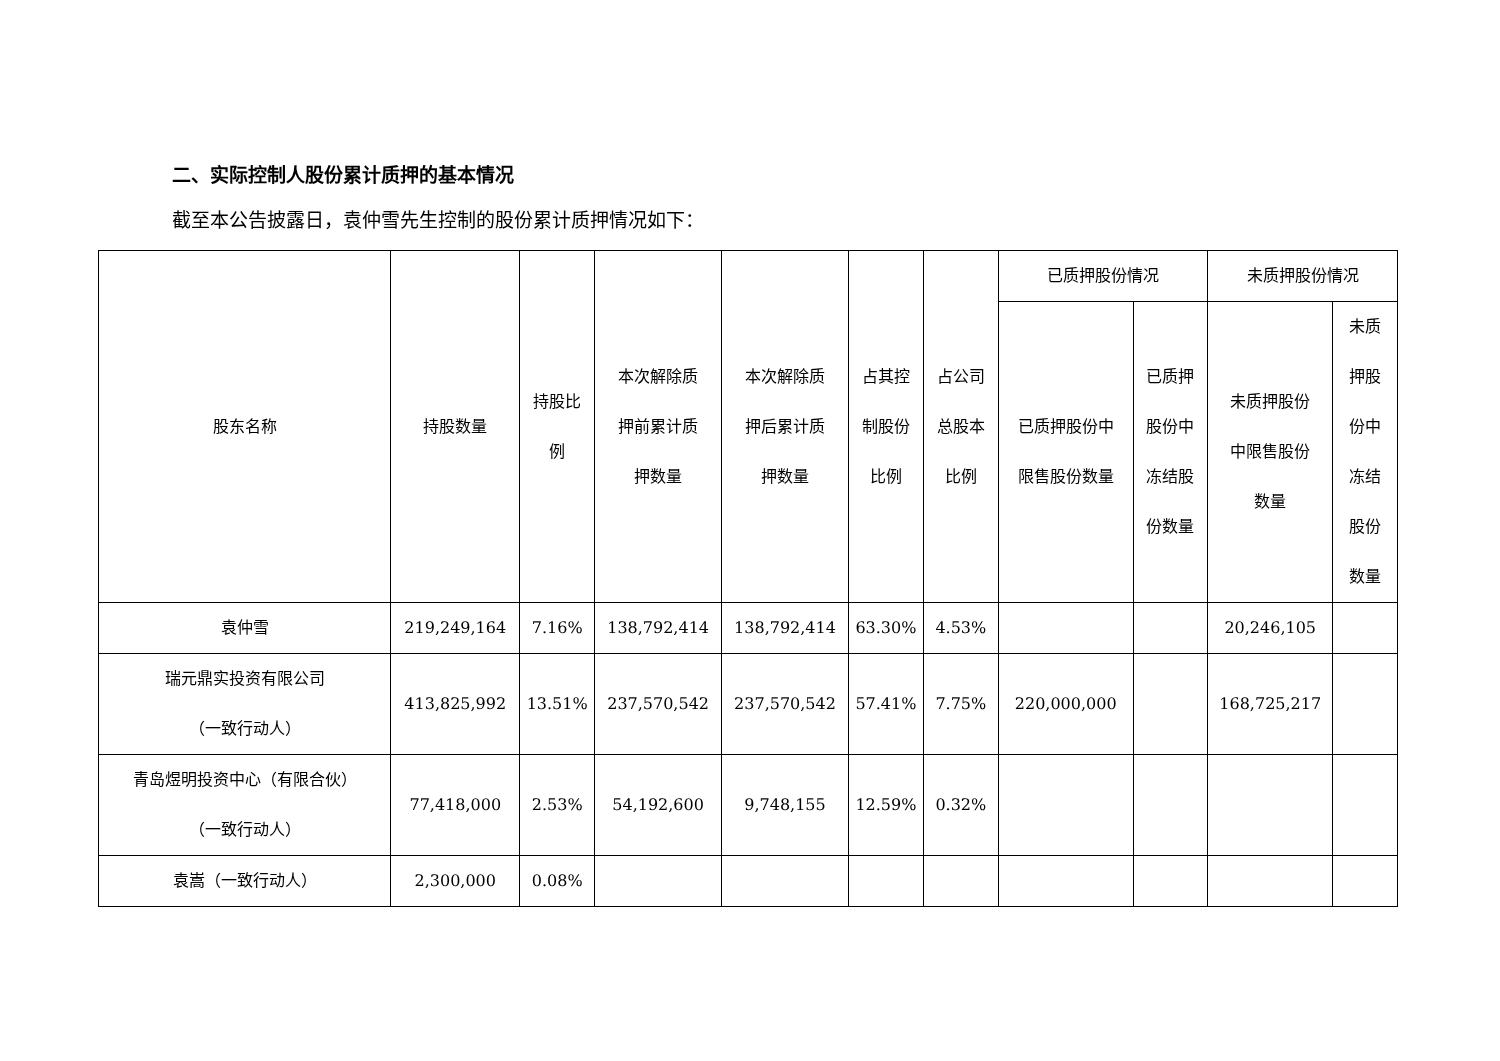二、实际控制人股份累计质押的基本情况
截至本公告披露日，袁仲雪先生控制的股份累计质押情况如下：
| 股东名称 | 持股数量 | 持股比 例 | 本次解除质 押前累计质 押数量 | 本次解除质 押后累计质 押数量 | 占其控 制股份 比例 | 占公司 总股本 比例 | 已质押股份情况 | | 未质押股份情况 | |
| --- | --- | --- | --- | --- | --- | --- | --- | --- | --- | --- |
| | | | | | | | 已质押股份中 限售股份数量 | 已质押 股份中 冻结股 份数量 | 未质押股份 中限售股份 数量 | 未质 押股 份中 冻结 股份 数量 |
| 袁仲雪 | 219,249,164 | 7.16% | 138,792,414 | 138,792,414 | 63.30% | 4.53% | | | 20,246,105 | |
| 瑞元鼎实投资有限公司 （一致行动人） | 413,825,992 | 13.51% | 237,570,542 | 237,570,542 | 57.41% | 7.75% | 220,000,000 | | 168,725,217 | |
| 青岛煜明投资中心（有限合伙） （一致行动人） | 77,418,000 | 2.53% | 54,192,600 | 9,748,155 | 12.59% | 0.32% | | | | |
| 袁嵩（一致行动人） | 2,300,000 | 0.08% | | | | | | | | |